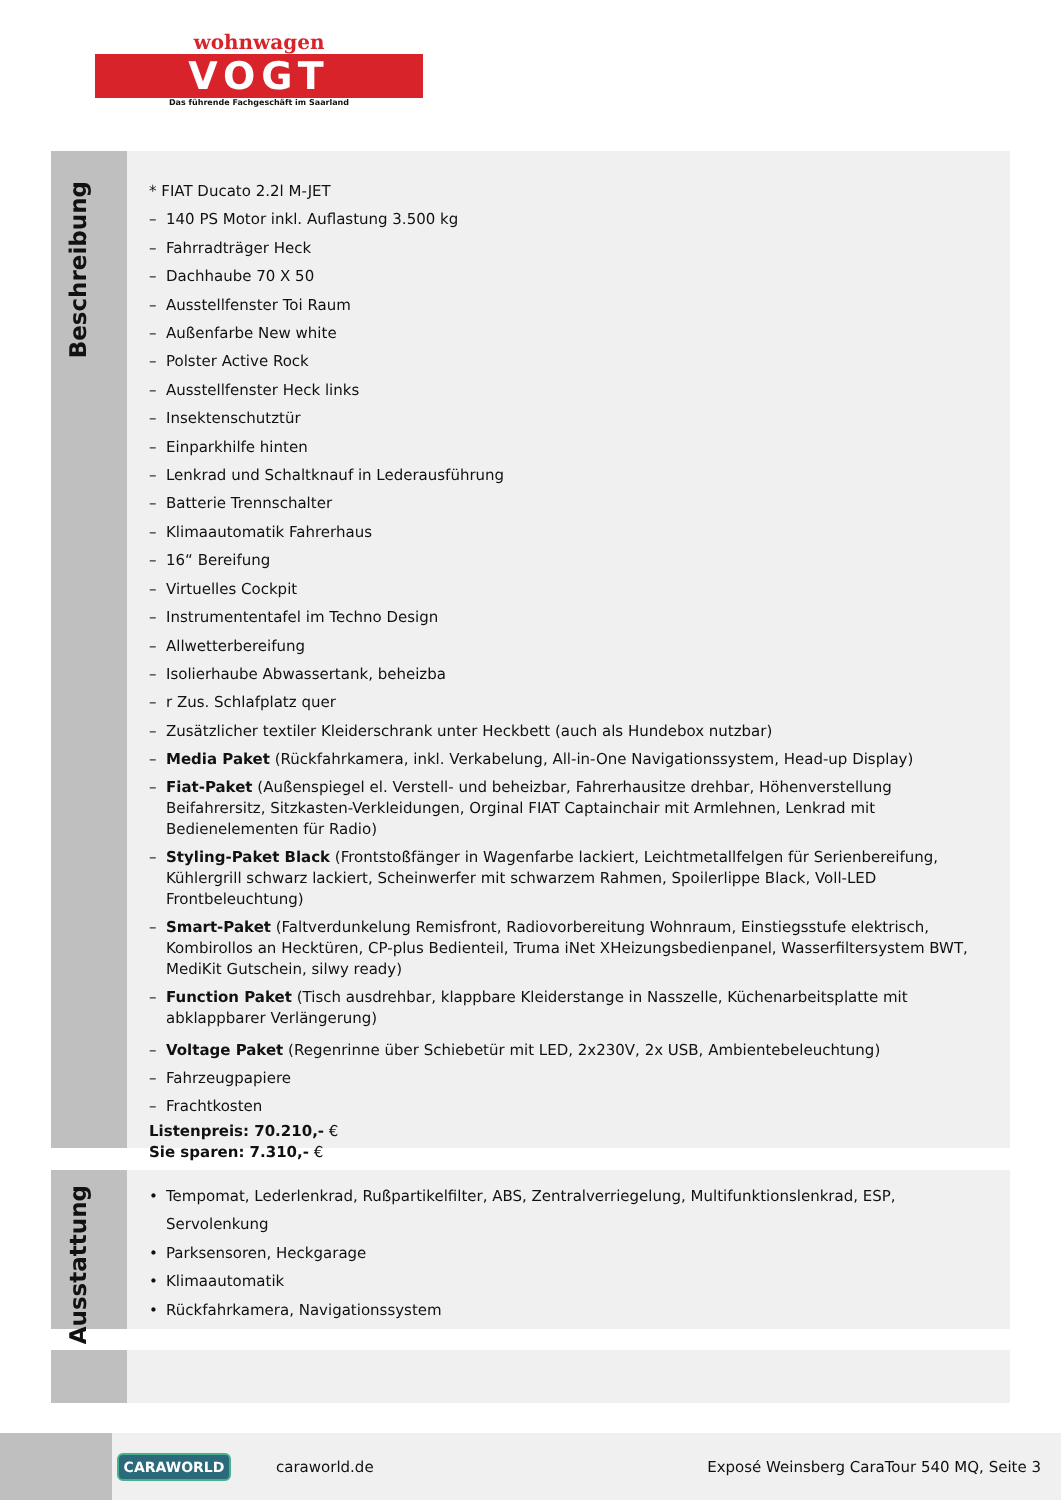wohnwagen
VOGT
Das führende Fachgeschäft im Saarland
Beschreibung
* FIAT Ducato 2.2l M-JET
– 140 PS Motor inkl. Auflastung 3.500 kg
– Fahrradträger Heck
– Dachhaube 70 X 50
– Ausstellfenster Toi Raum
– Außenfarbe New white
– Polster Active Rock
– Ausstellfenster Heck links
– Insektenschutztür
– Einparkhilfe hinten
– Lenkrad und Schaltknauf in Lederausführung
– Batterie Trennschalter
– Klimaautomatik Fahrerhaus
– 16“ Bereifung
– Virtuelles Cockpit
– Instrumententafel im Techno Design
– Allwetterbereifung
– Isolierhaube Abwassertank, beheizba
– r Zus. Schlafplatz quer
– Zusätzlicher textiler Kleiderschrank unter Heckbett (auch als Hundebox nutzbar)
– Media Paket (Rückfahrkamera, inkl. Verkabelung, All-in-One Navigationssystem, Head-up Display)
– Fiat-Paket (Außenspiegel el. Verstell- und beheizbar, Fahrerhausitze drehbar, Höhenverstellung Beifahrersitz, Sitzkasten-Verkleidungen, Orginal FIAT Captainchair mit Armlehnen, Lenkrad mit Bedienelementen für Radio)
– Styling-Paket Black (Frontstoßfänger in Wagenfarbe lackiert, Leichtmetallfelgen für Serienbereifung, Kühlergrill schwarz lackiert, Scheinwerfer mit schwarzem Rahmen, Spoilerlippe Black, Voll-LED Frontbeleuchtung)
– Smart-Paket (Faltverdunkelung Remisfront, Radiovorbereitung Wohnraum, Einstiegsstufe elektrisch, Kombirollos an Hecktüren, CP-plus Bedienteil, Truma iNet XHeizungsbedienpanel, Wasserfiltersystem BWT, MediKit Gutschein, silwy ready)
– Function Paket (Tisch ausdrehbar, klappbare Kleiderstange in Nasszelle, Küchenarbeitsplatte mit abklappbarer Verlängerung)
– Voltage Paket (Regenrinne über Schiebetür mit LED, 2x230V, 2x USB, Ambientebeleuchtung)
– Fahrzeugpapiere
– Frachtkosten
Listenpreis: 70.210,- €
Sie sparen: 7.310,- €
Ausstattung
• Tempomat, Lederlenkrad, Rußpartikelfilter, ABS, Zentralverriegelung, Multifunktionslenkrad, ESP, Servolenkung
• Parksensoren, Heckgarage
• Klimaautomatik
• Rückfahrkamera, Navigationssystem
CARAWORLD
caraworld.de
Exposé Weinsberg CaraTour 540 MQ, Seite 3